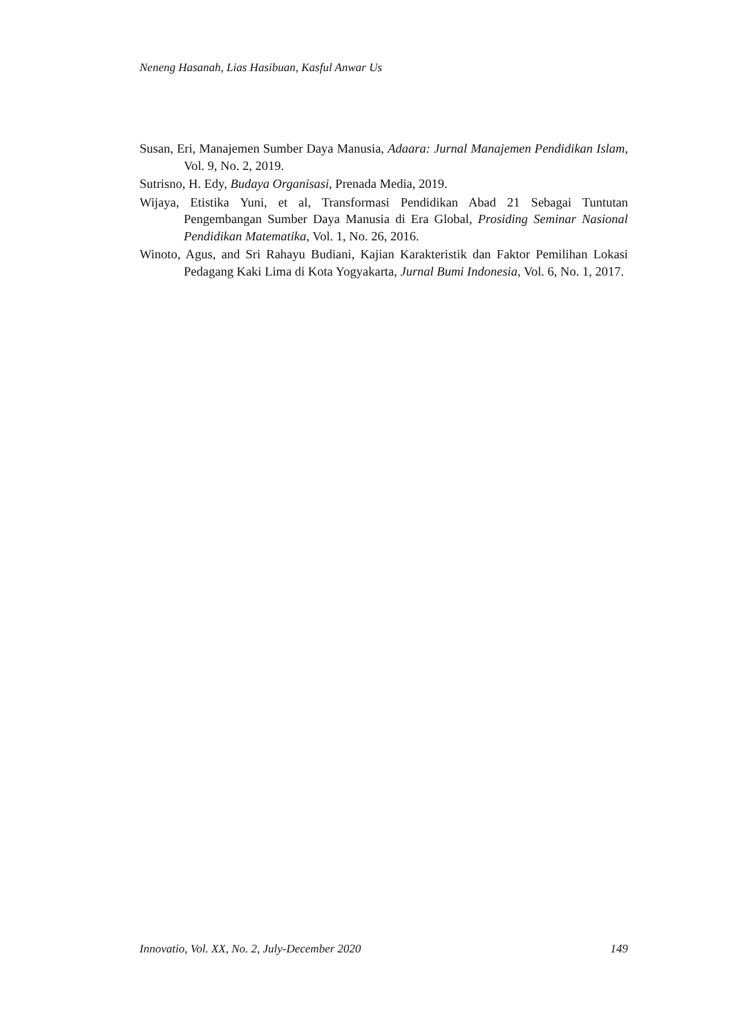Neneng Hasanah, Lias Hasibuan, Kasful Anwar Us
Susan, Eri, Manajemen Sumber Daya Manusia, Adaara: Jurnal Manajemen Pendidikan Islam, Vol. 9, No. 2, 2019.
Sutrisno, H. Edy, Budaya Organisasi, Prenada Media, 2019.
Wijaya, Etistika Yuni, et al, Transformasi Pendidikan Abad 21 Sebagai Tuntutan Pengembangan Sumber Daya Manusia di Era Global, Prosiding Seminar Nasional Pendidikan Matematika, Vol. 1, No. 26, 2016.
Winoto, Agus, and Sri Rahayu Budiani, Kajian Karakteristik dan Faktor Pemilihan Lokasi Pedagang Kaki Lima di Kota Yogyakarta, Jurnal Bumi Indonesia, Vol. 6, No. 1, 2017.
Innovatio, Vol. XX, No. 2, July-December 2020 149